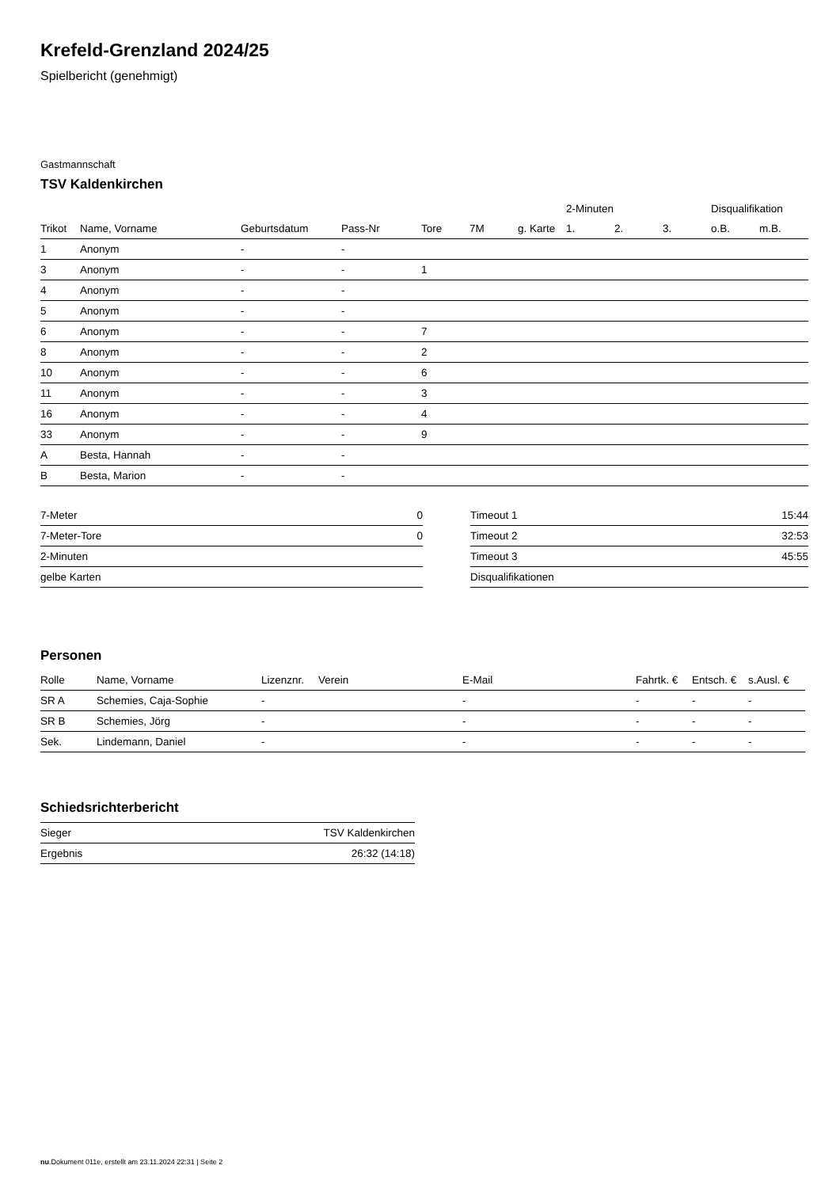Krefeld-Grenzland 2024/25
Spielbericht (genehmigt)
Gastmannschaft
TSV Kaldenkirchen
| | | | | | | | 2-Minuten | | | Disqualifikation | |
| --- | --- | --- | --- | --- | --- | --- | --- | --- | --- | --- | --- |
| Trikot | Name, Vorname | Geburtsdatum | Pass-Nr | Tore | 7M | g. Karte | 1. | 2. | 3. | o.B. | m.B. |
| 1 | Anonym | - | - | | | | | | | | |
| 3 | Anonym | - | - | 1 | | | | | | | |
| 4 | Anonym | - | - | | | | | | | | |
| 5 | Anonym | - | - | | | | | | | | |
| 6 | Anonym | - | - | 7 | | | | | | | |
| 8 | Anonym | - | - | 2 | | | | | | | |
| 10 | Anonym | - | - | 6 | | | | | | | |
| 11 | Anonym | - | - | 3 | | | | | | | |
| 16 | Anonym | - | - | 4 | | | | | | | |
| 33 | Anonym | - | - | 9 | | | | | | | |
| A | Besta, Hannah | - | - | | | | | | | | |
| B | Besta, Marion | - | - | | | | | | | | |
| 7-Meter | 0 |
| 7-Meter-Tore | 0 |
| 2-Minuten | |
| gelbe Karten | |
| Timeout 1 | 15:44 |
| Timeout 2 | 32:53 |
| Timeout 3 | 45:55 |
| Disqualifikationen | |
Personen
| Rolle | Name, Vorname | Lizenznr. | Verein | E-Mail | Fahrtk. € | Entsch. € | s.Ausl. € |
| --- | --- | --- | --- | --- | --- | --- | --- |
| SR A | Schemies, Caja-Sophie | - | | - | - | - | - |
| SR B | Schemies, Jörg | - | | - | - | - | - |
| Sek. | Lindemann, Daniel | - | | - | - | - | - |
Schiedsrichterbericht
| Sieger | TSV Kaldenkirchen |
| Ergebnis | 26:32 (14:18) |
nu.Dokument 011e, erstellt am 23.11.2024 22:31 | Seite 2